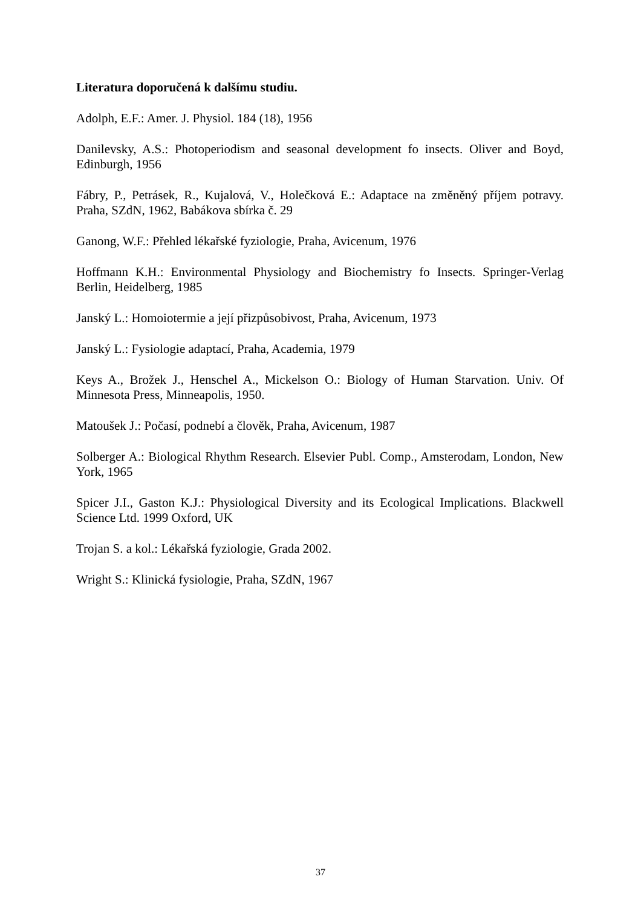Literatura doporučená k dalšímu studiu.
Adolph, E.F.: Amer. J. Physiol. 184 (18), 1956
Danilevsky, A.S.: Photoperiodism and seasonal development fo insects. Oliver and Boyd, Edinburgh, 1956
Fábry, P., Petrásek, R., Kujalová, V., Holečková E.: Adaptace na změněný příjem potravy. Praha, SZdN, 1962, Babákova sbírka č. 29
Ganong, W.F.: Přehled lékařské fyziologie, Praha, Avicenum, 1976
Hoffmann K.H.: Environmental Physiology and Biochemistry fo Insects. Springer-Verlag Berlin, Heidelberg, 1985
Janský L.: Homoiotermie a její přizpůsobivost, Praha, Avicenum, 1973
Janský L.: Fysiologie adaptací, Praha, Academia, 1979
Keys A., Brožek J., Henschel A., Mickelson O.: Biology of Human Starvation. Univ. Of Minnesota Press, Minneapolis, 1950.
Matoušek J.: Počasí, podnebí a člověk, Praha, Avicenum, 1987
Solberger A.: Biological Rhythm Research. Elsevier Publ. Comp., Amsterodam, London, New York, 1965
Spicer J.I., Gaston K.J.: Physiological Diversity and its Ecological Implications. Blackwell Science Ltd. 1999 Oxford, UK
Trojan S. a kol.: Lékařská fyziologie, Grada 2002.
Wright S.: Klinická fysiologie, Praha, SZdN, 1967
37